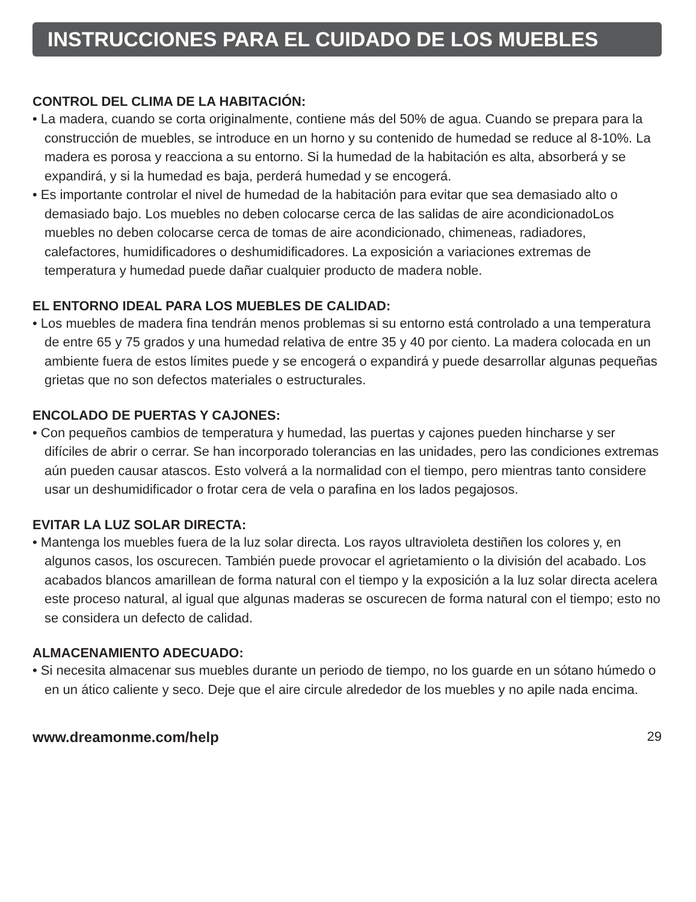INSTRUCCIONES PARA EL CUIDADO DE LOS MUEBLES
CONTROL DEL CLIMA DE LA HABITACIÓN:
• La madera, cuando se corta originalmente, contiene más del 50% de agua. Cuando se prepara para la construcción de muebles, se introduce en un horno y su contenido de humedad se reduce al 8-10%. La madera es porosa y reacciona a su entorno. Si la humedad de la habitación es alta, absorberá y se expandirá, y si la humedad es baja, perderá humedad y se encogerá.
• Es importante controlar el nivel de humedad de la habitación para evitar que sea demasiado alto o demasiado bajo. Los muebles no deben colocarse cerca de las salidas de aire acondicionadoLos muebles no deben colocarse cerca de tomas de aire acondicionado, chimeneas, radiadores, calefactores, humidificadores o deshumidificadores. La exposición a variaciones extremas de temperatura y humedad puede dañar cualquier producto de madera noble.
EL ENTORNO IDEAL PARA LOS MUEBLES DE CALIDAD:
• Los muebles de madera fina tendrán menos problemas si su entorno está controlado a una temperatura de entre 65 y 75 grados y una humedad relativa de entre 35 y 40 por ciento. La madera colocada en un ambiente fuera de estos límites puede y se encogerá o expandirá y puede desarrollar algunas pequeñas grietas que no son defectos materiales o estructurales.
ENCOLADO DE PUERTAS Y CAJONES:
• Con pequeños cambios de temperatura y humedad, las puertas y cajones pueden hincharse y ser difíciles de abrir o cerrar. Se han incorporado tolerancias en las unidades, pero las condiciones extremas aún pueden causar atascos. Esto volverá a la normalidad con el tiempo, pero mientras tanto considere usar un deshumidificador o frotar cera de vela o parafina en los lados pegajosos.
EVITAR LA LUZ SOLAR DIRECTA:
• Mantenga los muebles fuera de la luz solar directa. Los rayos ultravioleta destiñen los colores y, en algunos casos, los oscurecen. También puede provocar el agrietamiento o la división del acabado. Los acabados blancos amarillean de forma natural con el tiempo y la exposición a la luz solar directa acelera este proceso natural, al igual que algunas maderas se oscurecen de forma natural con el tiempo; esto no se considera un defecto de calidad.
ALMACENAMIENTO ADECUADO:
• Si necesita almacenar sus muebles durante un periodo de tiempo, no los guarde en un sótano húmedo o en un ático caliente y seco. Deje que el aire circule alrededor de los muebles y no apile nada encima.
www.dreamonme.com/help 29